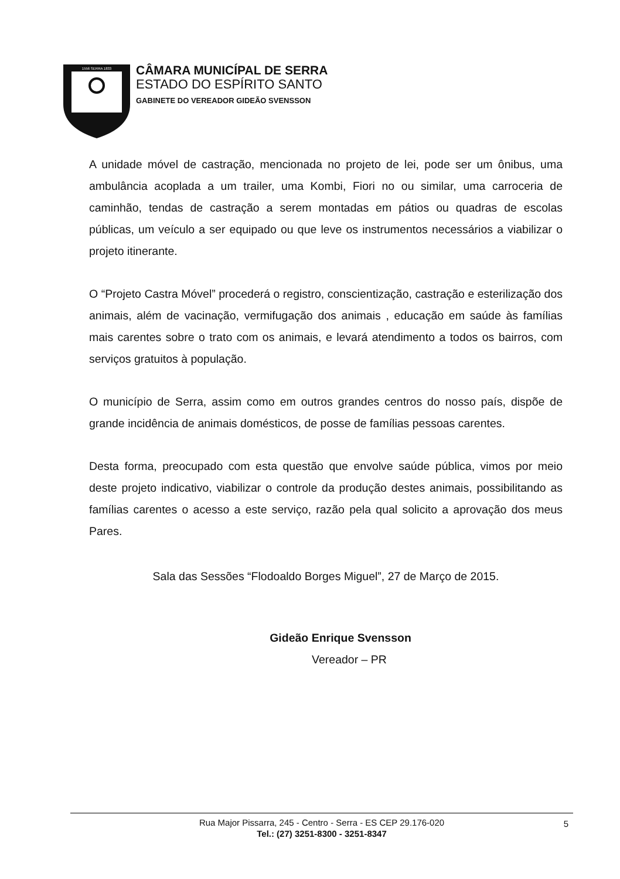1556 SERRA 1833
CÂMARA MUNICÍPAL DE SERRA
ESTADO DO ESPÍRITO SANTO
GABINETE DO VEREADOR GIDEÃO SVENSSON
A unidade móvel de castração, mencionada no projeto de lei, pode ser um ônibus, uma ambulância acoplada a um trailer, uma Kombi, Fiori no ou similar, uma carroceria de caminhão, tendas de castração a serem montadas em pátios ou quadras de escolas públicas, um veículo a ser equipado ou que leve os instrumentos necessários a viabilizar o projeto itinerante.
O “Projeto Castra Móvel” procederá o registro, conscientização, castração e esterilização dos animais, além de vacinação, vermifugação dos animais , educação em saúde às famílias mais carentes sobre o trato com os animais, e levará atendimento a todos os bairros, com serviços gratuitos à população.
O município de Serra, assim como em outros grandes centros do nosso país, dispõe de grande incidência de animais domésticos, de posse de famílias pessoas carentes.
Desta forma, preocupado com esta questão que envolve saúde pública, vimos por meio deste projeto indicativo, viabilizar o controle da produção destes animais, possibilitando as famílias carentes o acesso a este serviço, razão pela qual solicito a aprovação dos meus Pares.
Sala das Sessões “Flodoaldo Borges Miguel”, 27 de Março de 2015.
Gideão Enrique Svensson
Vereador – PR
Rua Major Pissarra, 245 - Centro - Serra - ES CEP 29.176-020
Tel.: (27) 3251-8300 - 3251-8347
5